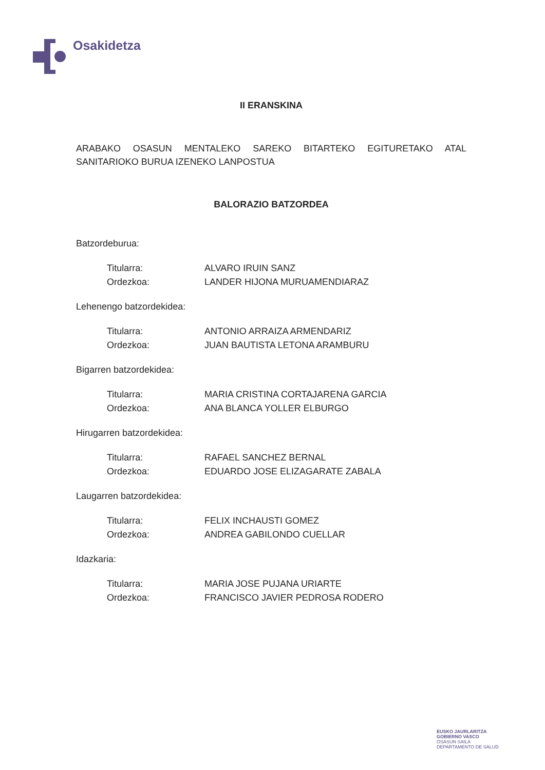Osakidetza
II ERANSKINA
ARABAKO OSASUN MENTALEKO SAREKO BITARTEKO EGITURETAKO ATAL SANITARIOKO BURUA IZENEKO LANPOSTUA
BALORAZIO BATZORDEA
Batzordeburua:
| Titularra: | ALVARO IRUIN SANZ |
| Ordezkoa: | LANDER HIJONA MURUAMENDIARAZ |
Lehenengo batzordekidea:
| Titularra: | ANTONIO ARRAIZA ARMENDARIZ |
| Ordezkoa: | JUAN BAUTISTA LETONA ARAMBURU |
Bigarren batzordekidea:
| Titularra: | MARIA CRISTINA CORTAJARENA GARCIA |
| Ordezkoa: | ANA BLANCA YOLLER ELBURGO |
Hirugarren batzordekidea:
| Titularra: | RAFAEL SANCHEZ BERNAL |
| Ordezkoa: | EDUARDO JOSE ELIZAGARATE ZABALA |
Laugarren batzordekidea:
| Titularra: | FELIX INCHAUSTI GOMEZ |
| Ordezkoa: | ANDREA GABILONDO CUELLAR |
Idazkaria:
| Titularra: | MARIA JOSE PUJANA URIARTE |
| Ordezkoa: | FRANCISCO JAVIER PEDROSA RODERO |
EUSKO JAURLARITZA
GOBIERNO VASCO
OSASUN SAILA
DEPARTAMENTO DE SALUD